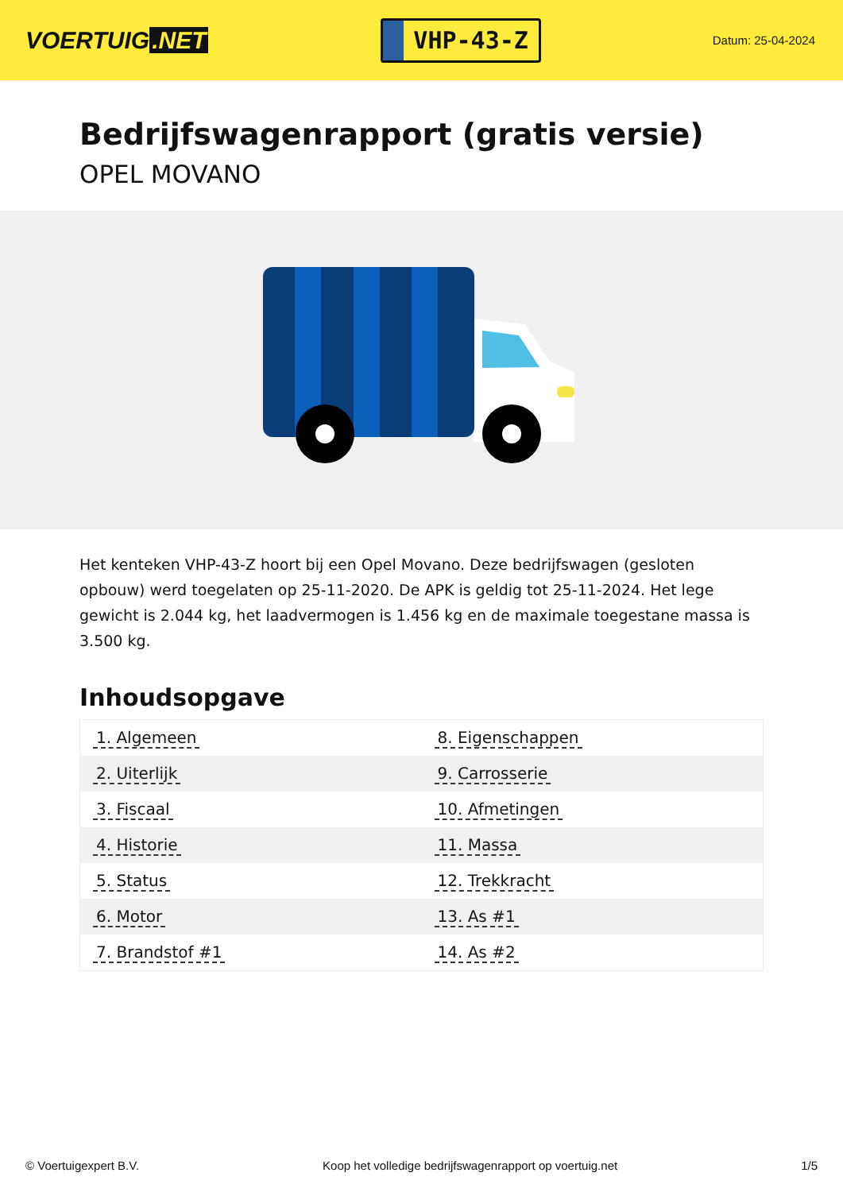VOERTUIG.NET
VHP-43-Z
Datum: 25-04-2024
Bedrijfswagenrapport (gratis versie)
OPEL MOVANO
Het kenteken VHP-43-Z hoort bij een Opel Movano. Deze bedrijfswagen (gesloten opbouw) werd toegelaten op 25-11-2020. De APK is geldig tot 25-11-2024. Het lege gewicht is 2.044 kg, het laadvermogen is 1.456 kg en de maximale toegestane massa is 3.500 kg.
Inhoudsopgave
| 1. Algemeen | 8. Eigenschappen |
| 2. Uiterlijk | 9. Carrosserie |
| 3. Fiscaal | 10. Afmetingen |
| 4. Historie | 11. Massa |
| 5. Status | 12. Trekkracht |
| 6. Motor | 13. As #1 |
| 7. Brandstof #1 | 14. As #2 |
© Voertuigexpert B.V. Koop het volledige bedrijfswagenrapport op voertuig.net 1/5